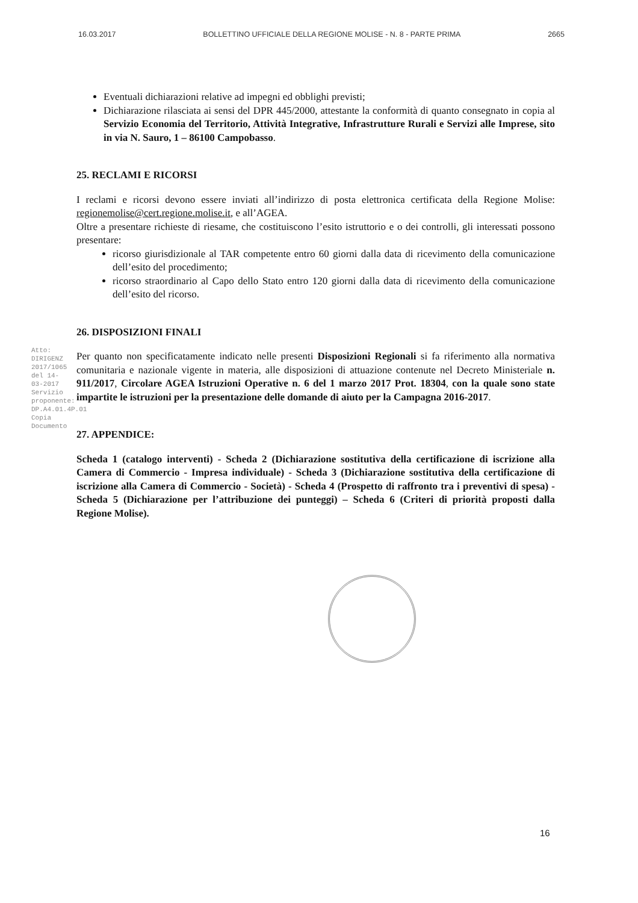16.03.2017 BOLLETTINO UFFICIALE DELLA REGIONE MOLISE - N. 8 - PARTE PRIMA 2665
Atto: DIRIGENZ 2017/1065 del 14-03-2017
Servizio proponente: DP.A4.01.4P.01
Copia Documento
Eventuali dichiarazioni relative ad impegni ed obblighi previsti;
Dichiarazione rilasciata ai sensi del DPR 445/2000, attestante la conformità di quanto consegnato in copia al Servizio Economia del Territorio, Attività Integrative, Infrastrutture Rurali e Servizi alle Imprese, sito in via N. Sauro, 1 – 86100 Campobasso.
25. RECLAMI E RICORSI
I reclami e ricorsi devono essere inviati all’indirizzo di posta elettronica certificata della Regione Molise: regionemolise@cert.regione.molise.it, e all’AGEA.
Oltre a presentare richieste di riesame, che costituiscono l’esito istruttorio e o dei controlli, gli interessati possono presentare:
ricorso giurisdizionale al TAR competente entro 60 giorni dalla data di ricevimento della comunicazione dell’esito del procedimento;
ricorso straordinario al Capo dello Stato entro 120 giorni dalla data di ricevimento della comunicazione dell’esito del ricorso.
26. DISPOSIZIONI FINALI
Per quanto non specificatamente indicato nelle presenti Disposizioni Regionali si fa riferimento alla normativa comunitaria e nazionale vigente in materia, alle disposizioni di attuazione contenute nel Decreto Ministeriale n. 911/2017, Circolare AGEA Istruzioni Operative n. 6 del 1 marzo 2017 Prot. 18304, con la quale sono state impartite le istruzioni per la presentazione delle domande di aiuto per la Campagna 2016-2017.
27. APPENDICE:
Scheda 1 (catalogo interventi) - Scheda 2 (Dichiarazione sostitutiva della certificazione di iscrizione alla Camera di Commercio - Impresa individuale) - Scheda 3 (Dichiarazione sostitutiva della certificazione di iscrizione alla Camera di Commercio - Società) - Scheda 4 (Prospetto di raffronto tra i preventivi di spesa) - Scheda 5 (Dichiarazione per l’attribuzione dei punteggi) – Scheda 6 (Criteri di priorità proposti dalla Regione Molise).
16